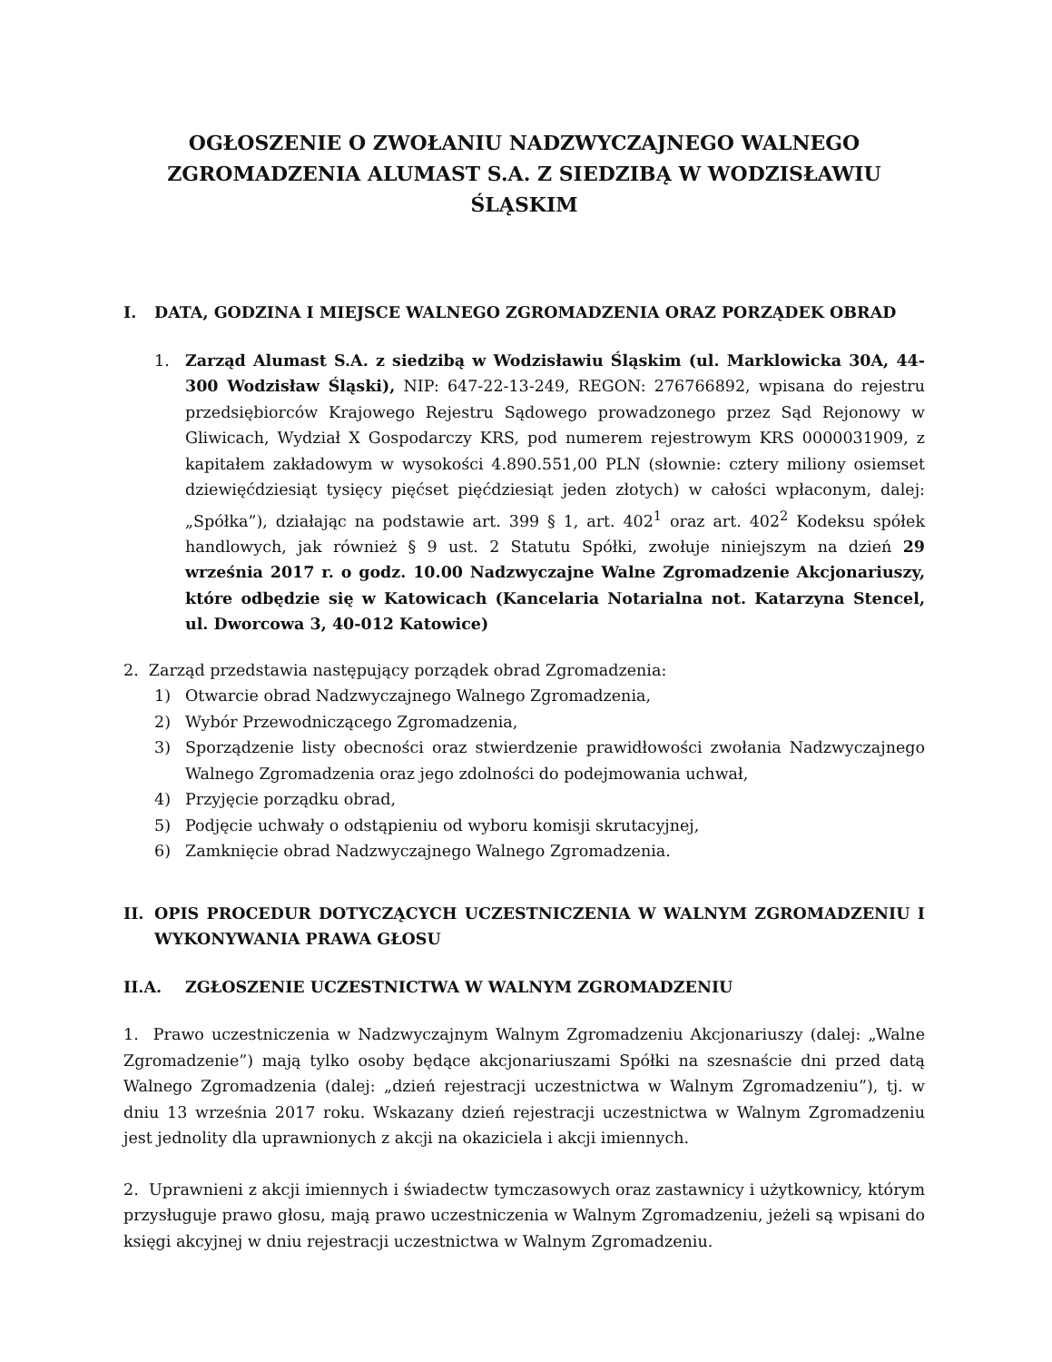OGŁOSZENIE O ZWOŁANIU NADZWYCZAJNEGO WALNEGO ZGROMADZENIA ALUMAST S.A. Z SIEDZIBĄ W WODZISŁAWIU ŚLĄSKIM
I. DATA, GODZINA I MIEJSCE WALNEGO ZGROMADZENIA ORAZ PORZĄDEK OBRAD
1. Zarząd Alumast S.A. z siedzibą w Wodzisławiu Śląskim (ul. Marklowicka 30A, 44-300 Wodzisław Śląski), NIP: 647-22-13-249, REGON: 276766892, wpisana do rejestru przedsiębiorców Krajowego Rejestru Sądowego prowadzonego przez Sąd Rejonowy w Gliwicach, Wydział X Gospodarczy KRS, pod numerem rejestrowym KRS 0000031909, z kapitałem zakładowym w wysokości 4.890.551,00 PLN (słownie: cztery miliony osiemset dziewięćdziesiąt tysięcy pięćset pięćdziesiąt jeden złotych) w całości wpłaconym, dalej: „Spółka”), działając na podstawie art. 399 § 1, art. 402<sup>1</sup> oraz art. 402<sup>2</sup> Kodeksu spółek handlowych, jak również § 9 ust. 2 Statutu Spółki, zwołuje niniejszym na dzień 29 września 2017 r. o godz. 10.00 Nadzwyczajne Walne Zgromadzenie Akcjonariuszy, które odbędzie się w Katowicach (Kancelaria Notarialna not. Katarzyna Stencel, ul. Dworcowa 3, 40-012 Katowice)
2. Zarząd przedstawia następujący porządek obrad Zgromadzenia:
1) Otwarcie obrad Nadzwyczajnego Walnego Zgromadzenia,
2) Wybór Przewodniczącego Zgromadzenia,
3) Sporządzenie listy obecności oraz stwierdzenie prawidłowości zwołania Nadzwyczajnego Walnego Zgromadzenia oraz jego zdolności do podejmowania uchwał,
4) Przyjęcie porządku obrad,
5) Podjęcie uchwały o odstąpieniu od wyboru komisji skrutacyjnej,
6) Zamknięcie obrad Nadzwyczajnego Walnego Zgromadzenia.
II. OPIS PROCEDUR DOTYCZĄCYCH UCZESTNICZENIA W WALNYM ZGROMADZENIU I WYKONYWANIA PRAWA GŁOSU
II.A. ZGŁOSZENIE UCZESTNICTWA W WALNYM ZGROMADZENIU
1. Prawo uczestniczenia w Nadzwyczajnym Walnym Zgromadzeniu Akcjonariuszy (dalej: „Walne Zgromadzenie”) mają tylko osoby będące akcjonariuszami Spółki na szesnaście dni przed datą Walnego Zgromadzenia (dalej: „dzień rejestracji uczestnictwa w Walnym Zgromadzeniu”), tj. w dniu 13 września 2017 roku. Wskazany dzień rejestracji uczestnictwa w Walnym Zgromadzeniu jest jednolity dla uprawnionych z akcji na okaziciela i akcji imiennych.
2. Uprawnieni z akcji imiennych i świadectw tymczasowych oraz zastawnicy i użytkownicy, którym przysługuje prawo głosu, mają prawo uczestniczenia w Walnym Zgromadzeniu, jeżeli są wpisani do księgi akcyjnej w dniu rejestracji uczestnictwa w Walnym Zgromadzeniu.